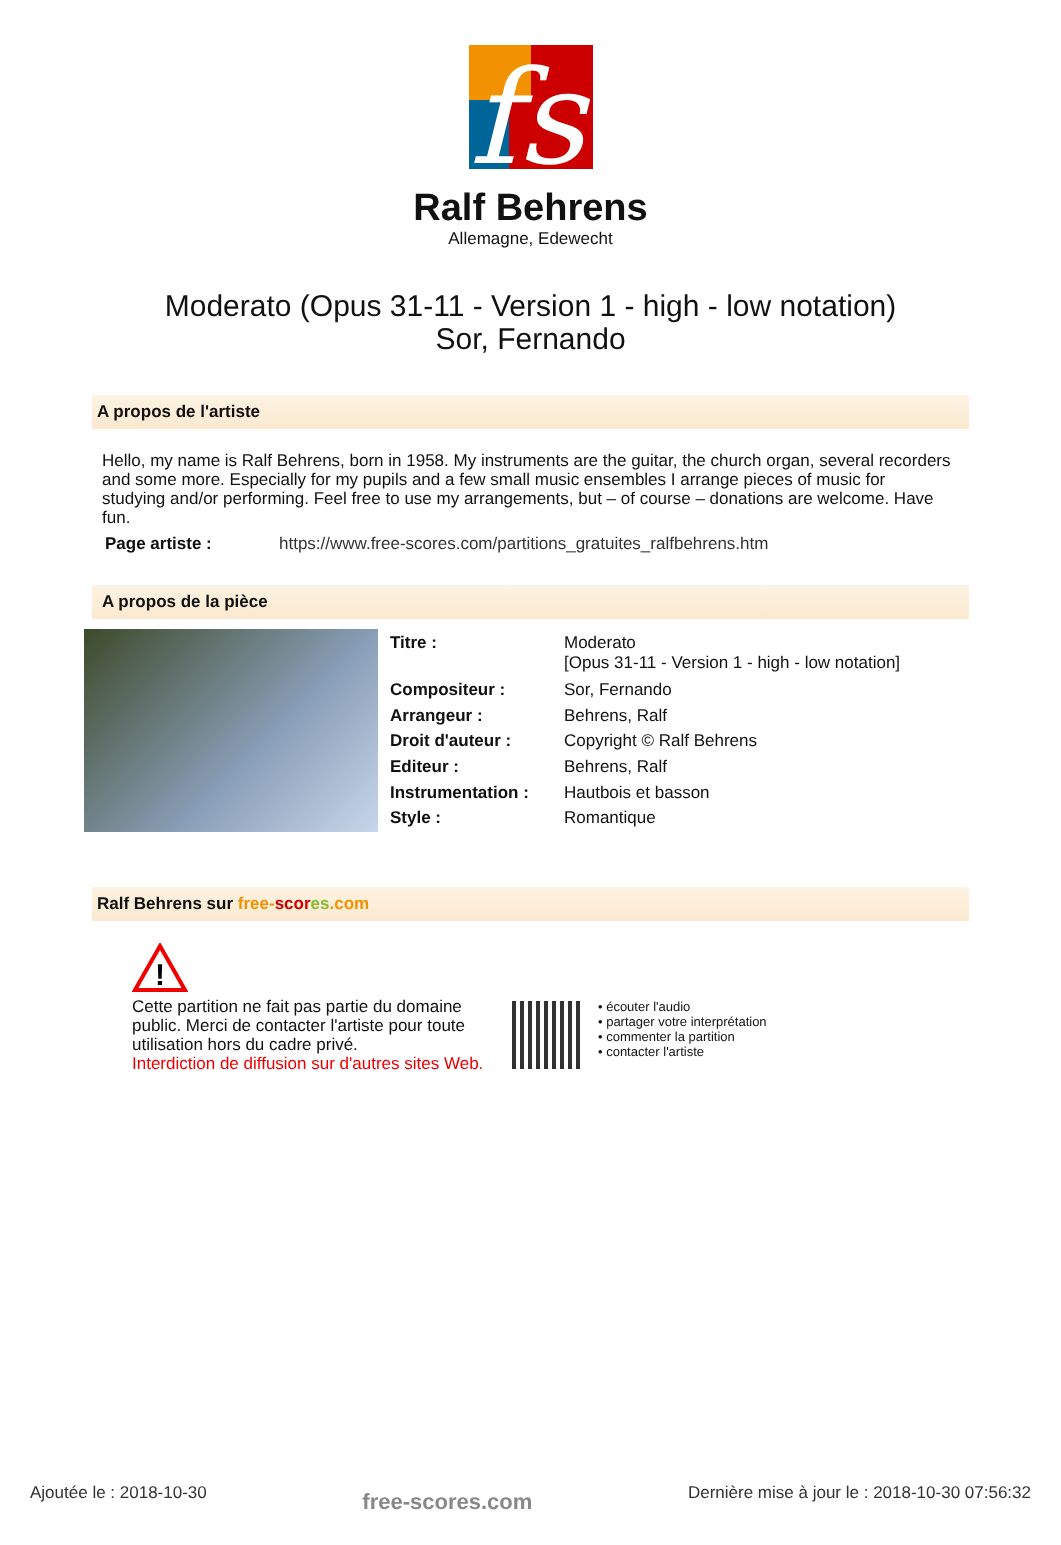fs
Ralf Behrens
Allemagne, Edewecht
Moderato (Opus 31-11 - Version 1 - high - low notation)
Sor, Fernando
A propos de l'artiste
Hello, my name is Ralf Behrens, born in 1958. My instruments are the guitar, the church organ, several recorders and some more. Especially for my pupils and a few small music ensembles I arrange pieces of music for studying and/or performing. Feel free to use my arrangements, but – of course – donations are welcome. Have fun.
| Page artiste : | https://www.free-scores.com/partitions_gratuites_ralfbehrens.htm |
A propos de la pièce
| Titre : | Moderato [Opus 31-11 - Version 1 - high - low notation] |
| Compositeur : | Sor, Fernando |
| Arrangeur : | Behrens, Ralf |
| Droit d'auteur : | Copyright © Ralf Behrens |
| Editeur : | Behrens, Ralf |
| Instrumentation : | Hautbois et basson |
| Style : | Romantique |
Ralf Behrens sur free-scor es.com
!
Cette partition ne fait pas partie du domaine public. Merci de contacter l'artiste pour toute utilisation hors du cadre privé.
Interdiction de diffusion sur d'autres sites Web.
• écouter l'audio
• partager votre interprétation
• commenter la partition
• contacter l'artiste
Ajoutée le : 2018-10-30 free-scores.com Dernière mise à jour le : 2018-10-30 07:56:32